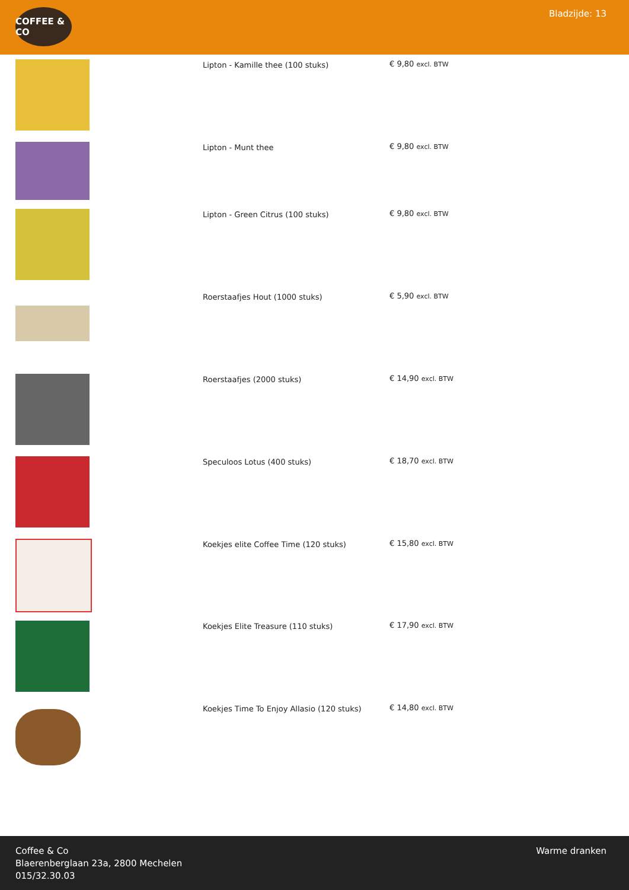COFFEE & CO
Bladzijde: 13
| | Lipton - Kamille thee (100 stuks) | € 9,80 excl. BTW |
| | Lipton - Munt thee | € 9,80 excl. BTW |
| | Lipton - Green Citrus (100 stuks) | € 9,80 excl. BTW |
| | Roerstaafjes Hout (1000 stuks) | € 5,90 excl. BTW |
| | Roerstaafjes (2000 stuks) | € 14,90 excl. BTW |
| | Speculoos Lotus (400 stuks) | € 18,70 excl. BTW |
| | Koekjes elite Coffee Time (120 stuks) | € 15,80 excl. BTW |
| | Koekjes Elite Treasure (110 stuks) | € 17,90 excl. BTW |
| | Koekjes Time To Enjoy Allasio (120 stuks) | € 14,80 excl. BTW |
Coffee & Co
Blaerenberglaan 23a, 2800 Mechelen
015/32.30.03
Warme dranken